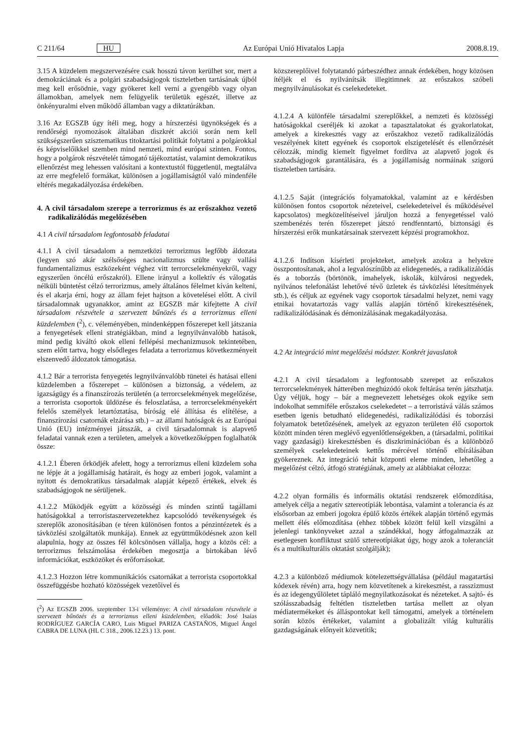C 211/64 HU Az Európai Unió Hivatalos Lapja 2008.8.19.
3.15 A küzdelem megszervezésére csak hosszú távon kerülhet sor, mert a demokráciának és a polgári szabadságjogok tiszteletben tartásának újból meg kell erősödnie, vagy gyökeret kell verni a gyengébb vagy olyan államokban, amelyek nem felügyelik területük egészét, illetve az önkényuralmi elven működő államban vagy a diktatúrákban.
3.16 Az EGSZB úgy ítéli meg, hogy a hírszerzési ügynökségek és a rendőrségi nyomozások általában diszkrét akciói során nem kell szükségszerűen szisztematikus titoktartási politikát folytatni a polgárokkal és képviselőikkel szemben mind nemzeti, mind európai szinten. Fontos, hogy a polgárok részvételét támogató tájékoztatást, valamint demokratikus ellenőrzést meg lehessen valósítani a kontextustól függetlenül, megtalálva az erre megfelelő formákat, különösen a jogállamiságtól való mindenféle eltérés megakadályozása érdekében.
4. A civil társadalom szerepe a terrorizmus és az erőszakhoz vezető radikalizálódás megelőzésében
4.1 A civil társadalom legfontosabb feladatai
4.1.1 A civil társadalom a nemzetközi terrorizmus legfőbb áldozata (legyen szó akár szélsőséges nacionalizmus szülte vagy vallási fundamentalizmus eszközeként véghez vitt terrorcselekményekről, vagy egyszerűen öncélú erőszakról). Ellene irányul a kollektív és válogatás nélküli büntetést célzó terrorizmus, amely általános félelmet kíván kelteni, és el akarja érni, hogy az állam fejet hajtson a követelései előtt. A civil társadalomnak ugyanakkor, amint az EGSZB már kifejtette A civil társadalom részvétele a szervezett bűnözés és a terrorizmus elleni küzdelemben (<sup>2</sup>), c. véleményében, mindenképpen főszerepet kell játszania a fenyegetések elleni stratégiákban, mind a legnyilvánvalóbb hatások, mind pedig kiváltó okok elleni fellépési mechanizmusok tekintetében, szem előtt tartva, hogy elsődleges feladata a terrorizmus következményeit elszenvedő áldozatok támogatása.
4.1.2 Bár a terrorista fenyegetés legnyilvánvalóbb tünetei és hatásai elleni küzdelemben a főszerepet – különösen a biztonság, a védelem, az igazságügy és a finanszírozás területén (a terrorcselekmények megelőzése, a terrorista csoportok üldözése és feloszlatása, a terrorcselekményekért felelős személyek letartóztatása, bíróság elé állítása és elítélése, a finanszírozási csatornák elzárása stb.) – az állami hatóságok és az Európai Unió (EU) intézményei játsszák, a civil társadalomnak is alapvető feladatai vannak ezen a területen, amelyek a következőképpen foglalhatók össze:
4.1.2.1 Éberen őrködjék afelett, hogy a terrorizmus elleni küzdelem soha ne lépje át a jogállamiság határait, és hogy az emberi jogok, valamint a nyitott és demokratikus társadalmak alapját képező értékek, elvek és szabadságjogok ne sérüljenek.
4.1.2.2 Működjék együtt a közösségi és minden szintű tagállami hatóságokkal a terroristaszervezetekhez kapcsolódó tevékenységek és szereplők azonosításában (e téren különösen fontos a pénzintézetek és a távközlési szolgáltatók munkája). Ennek az együttműködésnek azon kell alapulnia, hogy az összes fél kölcsönösen vállalja, hogy a közös cél: a terrorizmus felszámolása érdekében megosztja a birtokában lévő információkat, eszközöket és erőforrásokat.
4.1.2.3 Hozzon létre kommunikációs csatornákat a terrorista csoportokkal összefüggésbe hozható közösségek vezetőivel és
(<sup>2</sup>) Az EGSZB 2006. szeptember 13-i véleménye: A civil társadalom részvétele a szervezett bűnözés és a terrorizmus elleni küzdelemben, előadók: José Isaías RODRÍGUEZ GARCÍA CARO, Luis Miguel PARIZA CASTAÑOS, Miguel Ángel CABRA DE LUNA (HL C 318., 2006.12.23.) 13. pont.
közszereplőivel folytatandó párbeszédhez annak érdekében, hogy közösen ítéljék el és nyilvánítsák illegitimnek az erőszakos szóbeli megnyilvánulásokat és cselekedeteket.
4.1.2.4 A különféle társadalmi szereplőkkel, a nemzeti és közösségi hatóságokkal cseréljék ki azokat a tapasztalatokat és gyakorlatokat, amelyek a kirekesztés vagy az erőszakhoz vezető radikalizálódás veszélyének kitett egyének és csoportok elszigetelését és ellenőrzését célozzák, mindig kiemelt figyelmet fordítva az alapvető jogok és szabadságjogok garantálására, és a jogállamiság normáinak szigorú tiszteletben tartására.
4.1.2.5 Saját (integrációs folyamatokkal, valamint az e kérdésben különösen fontos csoportok nézeteivel, cselekedeteivel és működésével kapcsolatos) megközelítéseivel járuljon hozzá a fenyegetéssel való szembenézés terén főszerepet játszó rendfenntartó, biztonsági és hírszerzési erők munkatársainak szervezett képzési programokhoz.
4.1.2.6 Indítson kísérleti projekteket, amelyek azokra a helyekre összpontosítanak, ahol a legvalószínűbb az elidegenedés, a radikalizálódás és a toborzás (börtönök, imahelyek, iskolák, külvárosi negyedek, nyilvános telefonálást lehetővé tévő üzletek és távközlési létesítmények stb.), és céljuk az egyének vagy csoportok társadalmi helyzet, nemi vagy etnikai hovatartozás vagy vallás alapján történő kirekesztésének, radikalizálódásának és démonizálásának megakadályozása.
4.2 Az integráció mint megelőzési módszer. Konkrét javaslatok
4.2.1 A civil társadalom a legfontosabb szerepet az erőszakos terrorcselekmények hátterében meghúzódó okok feltárása terén játszhatja. Úgy véljük, hogy – bár a megnevezett lehetséges okok egyike sem indokolhat semmiféle erőszakos cselekedetet – a terroristává válás számos esetben igenis betudható elidegenedési, radikalizálódási és toborzási folyamatok betetőzésének, amelyek az egyazon területen élő csoportok között minden téren meglévő egyenlőtlenségekben, a (társadalmi, politikai vagy gazdasági) kirekesztésben és diszkriminációban és a különböző személyek cselekedeteinek kettős mércével történő elbírálásában gyökereznek. Az integráció tehát központi eleme minden, lehetőleg a megelőzést célzó, átfogó stratégiának, amely az alábbiakat célozza:
4.2.2 olyan formális és informális oktatási rendszerek előmozdítása, amelyek célja a negatív sztereotípiák lebontása, valamint a tolerancia és az elsősorban az emberi jogokra épülő közös értékek alapján történő egymás mellett élés előmozdítása (ehhez többek között felül kell vizsgálni a jelenlegi tankönyveket azzal a szándékkal, hogy átfogalmazzák az esetlegesen konfliktust szülő sztereotípiákat úgy, hogy azok a toleranciát és a multikulturális oktatást szolgálják);
4.2.3 a különböző médiumok kötelezettségvállalása (például magatartási kódexek révén) arra, hogy nem közvetítenek a kirekesztést, a rasszizmust és az idegengyűlöletet tápláló megnyilatkozásokat és nézeteket. A sajtó- és szólásszabadság feltétlen tiszteletben tartása mellett az olyan médiatermékeket és álláspontokat kell támogatni, amelyek a történelem során közös értékeket, valamint a globalizált világ kulturális gazdagságának előnyeit közvetítik;